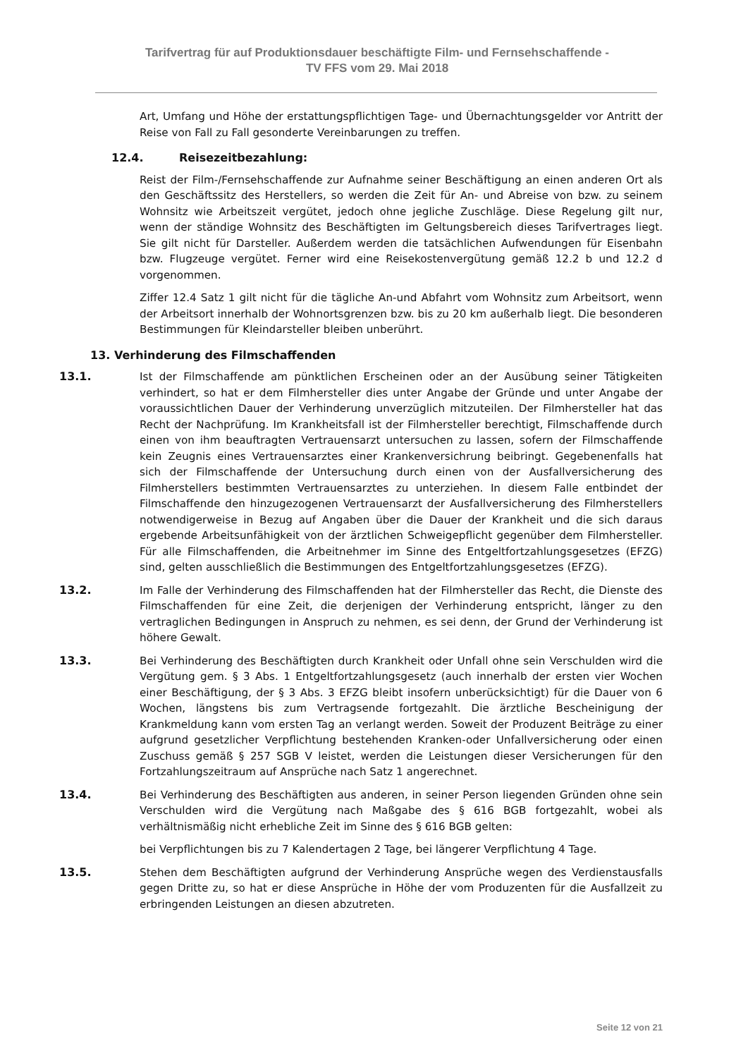Tarifvertrag für auf Produktionsdauer beschäftigte Film- und Fernsehschaffende -
TV FFS vom 29. Mai 2018
Art, Umfang und Höhe der erstattungspflichtigen Tage- und Übernachtungsgelder vor Antritt der Reise von Fall zu Fall gesonderte Vereinbarungen zu treffen.
12.4. Reisezeitbezahlung:
Reist der Film-/Fernsehschaffende zur Aufnahme seiner Beschäftigung an einen anderen Ort als den Geschäftssitz des Herstellers, so werden die Zeit für An- und Abreise von bzw. zu seinem Wohnsitz wie Arbeitszeit vergütet, jedoch ohne jegliche Zuschläge. Diese Regelung gilt nur, wenn der ständige Wohnsitz des Beschäftigten im Geltungsbereich dieses Tarifvertrages liegt. Sie gilt nicht für Darsteller. Außerdem werden die tatsächlichen Aufwendungen für Eisenbahn bzw. Flugzeuge vergütet. Ferner wird eine Reisekostenvergütung gemäß 12.2 b und 12.2 d vorgenommen.
Ziffer 12.4 Satz 1 gilt nicht für die tägliche An-und Abfahrt vom Wohnsitz zum Arbeitsort, wenn der Arbeitsort innerhalb der Wohnortsgrenzen bzw. bis zu 20 km außerhalb liegt. Die besonderen Bestimmungen für Kleindarsteller bleiben unberührt.
13. Verhinderung des Filmschaffenden
13.1. Ist der Filmschaffende am pünktlichen Erscheinen oder an der Ausübung seiner Tätigkeiten verhindert, so hat er dem Filmhersteller dies unter Angabe der Gründe und unter Angabe der voraussichtlichen Dauer der Verhinderung unverzüglich mitzuteilen. Der Filmhersteller hat das Recht der Nachprüfung. Im Krankheitsfall ist der Filmhersteller berechtigt, Filmschaffende durch einen von ihm beauftragten Vertrauensarzt untersuchen zu lassen, sofern der Filmschaffende kein Zeugnis eines Vertrauensarztes einer Krankenversichrung beibringt. Gegebenenfalls hat sich der Filmschaffende der Untersuchung durch einen von der Ausfallversicherung des Filmherstellers bestimmten Vertrauensarztes zu unterziehen. In diesem Falle entbindet der Filmschaffende den hinzugezogenen Vertrauensarzt der Ausfallversicherung des Filmherstellers notwendigerweise in Bezug auf Angaben über die Dauer der Krankheit und die sich daraus ergebende Arbeitsunfähigkeit von der ärztlichen Schweigepflicht gegenüber dem Filmhersteller. Für alle Filmschaffenden, die Arbeitnehmer im Sinne des Entgeltfortzahlungsgesetzes (EFZG) sind, gelten ausschließlich die Bestimmungen des Entgeltfortzahlungsgesetzes (EFZG).
13.2. Im Falle der Verhinderung des Filmschaffenden hat der Filmhersteller das Recht, die Dienste des Filmschaffenden für eine Zeit, die derjenigen der Verhinderung entspricht, länger zu den vertraglichen Bedingungen in Anspruch zu nehmen, es sei denn, der Grund der Verhinderung ist höhere Gewalt.
13.3. Bei Verhinderung des Beschäftigten durch Krankheit oder Unfall ohne sein Verschulden wird die Vergütung gem. § 3 Abs. 1 Entgeltfortzahlungsgesetz (auch innerhalb der ersten vier Wochen einer Beschäftigung, der § 3 Abs. 3 EFZG bleibt insofern unberücksichtigt) für die Dauer von 6 Wochen, längstens bis zum Vertragsende fortgezahlt. Die ärztliche Bescheinigung der Krankmeldung kann vom ersten Tag an verlangt werden. Soweit der Produzent Beiträge zu einer aufgrund gesetzlicher Verpflichtung bestehenden Kranken-oder Unfallversicherung oder einen Zuschuss gemäß § 257 SGB V leistet, werden die Leistungen dieser Versicherungen für den Fortzahlungszeitraum auf Ansprüche nach Satz 1 angerechnet.
13.4. Bei Verhinderung des Beschäftigten aus anderen, in seiner Person liegenden Gründen ohne sein Verschulden wird die Vergütung nach Maßgabe des § 616 BGB fortgezahlt, wobei als verhältnismäßig nicht erhebliche Zeit im Sinne des § 616 BGB gelten:
bei Verpflichtungen bis zu 7 Kalendertagen 2 Tage, bei längerer Verpflichtung 4 Tage.
13.5. Stehen dem Beschäftigten aufgrund der Verhinderung Ansprüche wegen des Verdienstausfalls gegen Dritte zu, so hat er diese Ansprüche in Höhe der vom Produzenten für die Ausfallzeit zu erbringenden Leistungen an diesen abzutreten.
Seite 12 von 21